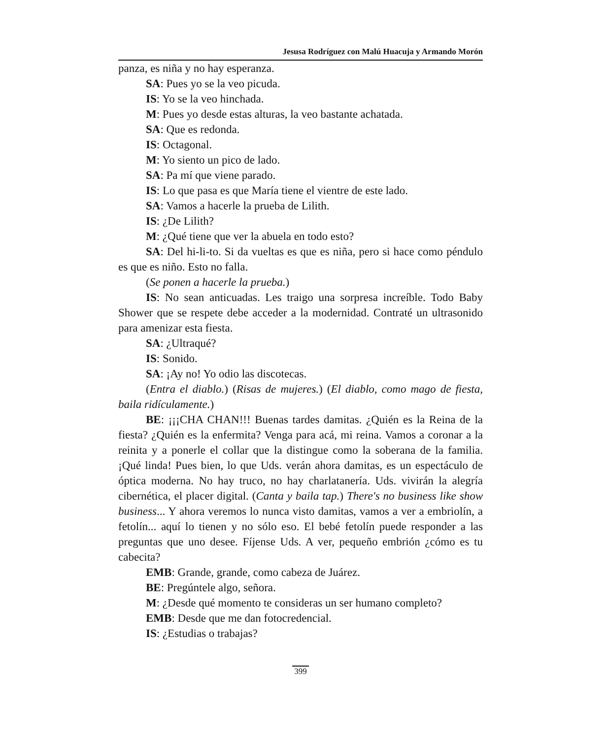Jesusa Rodríguez con Malú Huacuja y Armando Morón
panza, es niña y no hay esperanza.
SA: Pues yo se la veo picuda.
IS: Yo se la veo hinchada.
M: Pues yo desde estas alturas, la veo bastante achatada.
SA: Que es redonda.
IS: Octagonal.
M: Yo siento un pico de lado.
SA: Pa mí que viene parado.
IS: Lo que pasa es que María tiene el vientre de este lado.
SA: Vamos a hacerle la prueba de Lilith.
IS: ¿De Lilith?
M: ¿Qué tiene que ver la abuela en todo esto?
SA: Del hi-li-to. Si da vueltas es que es niña, pero si hace como péndulo es que es niño. Esto no falla.
(Se ponen a hacerle la prueba.)
IS: No sean anticuadas. Les traigo una sorpresa increíble. Todo Baby Shower que se respete debe acceder a la modernidad. Contraté un ultrasonido para amenizar esta fiesta.
SA: ¿Ultraqué?
IS: Sonido.
SA: ¡Ay no! Yo odio las discotecas.
(Entra el diablo.) (Risas de mujeres.) (El diablo, como mago de fiesta, baila ridículamente.)
BE: ¡¡¡CHA CHAN!!! Buenas tardes damitas. ¿Quién es la Reina de la fiesta? ¿Quién es la enfermita? Venga para acá, mi reina. Vamos a coronar a la reinita y a ponerle el collar que la distingue como la soberana de la familia. ¡Qué linda! Pues bien, lo que Uds. verán ahora damitas, es un espectáculo de óptica moderna. No hay truco, no hay charlatanería. Uds. vivirán la alegría cibernética, el placer digital. (Canta y baila tap.) There's no business like show business... Y ahora veremos lo nunca visto damitas, vamos a ver a embriolín, a fetolín... aquí lo tienen y no sólo eso. El bebé fetolín puede responder a las preguntas que uno desee. Fíjense Uds. A ver, pequeño embrión ¿cómo es tu cabecita?
EMB: Grande, grande, como cabeza de Juárez.
BE: Pregúntele algo, señora.
M: ¿Desde qué momento te consideras un ser humano completo?
EMB: Desde que me dan fotocredencial.
IS: ¿Estudias o trabajas?
399